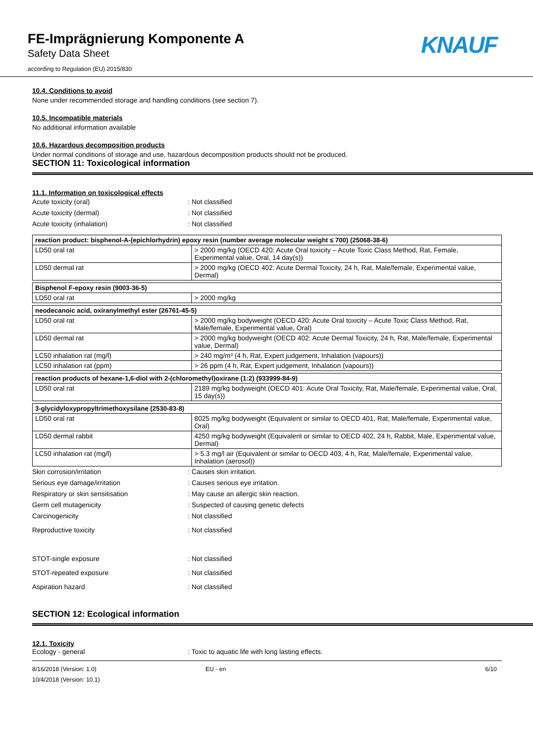FE-Imprägnierung Komponente A
Safety Data Sheet
according to Regulation (EU) 2015/830
KNAUF
10.4. Conditions to avoid
None under recommended storage and handling conditions (see section 7).
10.5. Incompatible materials
No additional information available
10.6. Hazardous decomposition products
Under normal conditions of storage and use, hazardous decomposition products should not be produced.
SECTION 11: Toxicological information
11.1. Information on toxicological effects
Acute toxicity (oral): Not classified
Acute toxicity (dermal): Not classified
Acute toxicity (inhalation): Not classified
| reaction product: bisphenol-A-(epichlorhydrin) epoxy resin (number average molecular weight ≤ 700) (25068-38-6) | |
| LD50 oral rat | > 2000 mg/kg (OECD 420: Acute Oral toxicity – Acute Toxic Class Method, Rat, Female, Experimental value, Oral, 14 day(s)) |
| LD50 dermal rat | > 2000 mg/kg (OECD 402: Acute Dermal Toxicity, 24 h, Rat, Male/female, Experimental value, Dermal) |
| Bisphenol F-epoxy resin (9003-36-5) | |
| LD50 oral rat | > 2000 mg/kg |
| neodecanoic acid, oxiranylmethyl ester (26761-45-5) | |
| LD50 oral rat | > 2000 mg/kg bodyweight (OECD 420: Acute Oral toxicity – Acute Toxic Class Method, Rat, Male/female, Experimental value, Oral) |
| LD50 dermal rat | > 2000 mg/kg bodyweight (OECD 402: Acute Dermal Toxicity, 24 h, Rat, Male/female, Experimental value, Dermal) |
| LC50 inhalation rat (mg/l) | > 240 mg/m³ (4 h, Rat, Expert judgement, Inhalation (vapours)) |
| LC50 inhalation rat (ppm) | > 26 ppm (4 h, Rat, Expert judgement, Inhalation (vapours)) |
| reaction products of hexane-1,6-diol with 2-(chloromethyl)oxirane (1:2) (933999-84-9) | |
| LD50 oral rat | 2189 mg/kg bodyweight (OECD 401: Acute Oral Toxicity, Rat, Male/female, Experimental value, Oral, 15 day(s)) |
| 3-glycidyloxypropyltrimethoxysilane (2530-83-8) | |
| LD50 oral rat | 8025 mg/kg bodyweight (Equivalent or similar to OECD 401, Rat, Male/female, Experimental value, Oral) |
| LD50 dermal rabbit | 4250 mg/kg bodyweight (Equivalent or similar to OECD 402, 24 h, Rabbit, Male, Experimental value, Dermal) |
| LC50 inhalation rat (mg/l) | > 5.3 mg/l air (Equivalent or similar to OECD 403, 4 h, Rat, Male/female, Experimental value, Inhalation (aerosol)) |
Skin corrosion/irritation: Causes skin irritation.
Serious eye damage/irritation: Causes serious eye irritation.
Respiratory or skin sensitisation: May cause an allergic skin reaction.
Germ cell mutagenicity: Suspected of causing genetic defects
Carcinogenicity: Not classified
Reproductive toxicity: Not classified
STOT-single exposure: Not classified
STOT-repeated exposure: Not classified
Aspiration hazard: Not classified
SECTION 12: Ecological information
12.1. Toxicity
Ecology - general: Toxic to aquatic life with long lasting effects.
8/16/2018 (Version: 1.0)
10/4/2018 (Version: 10.1) EU - en 6/10